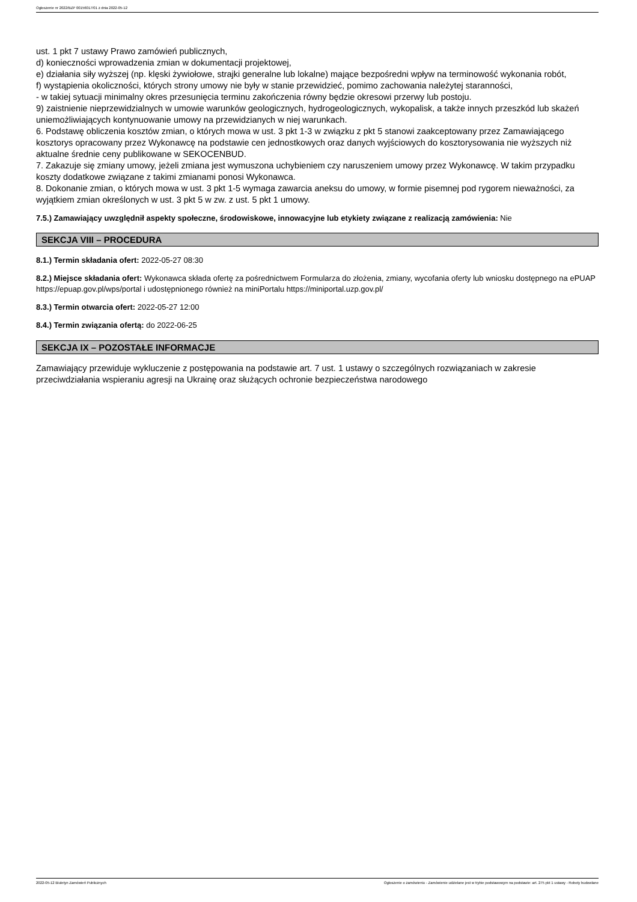Ogłoszenie nr 2022/BZP 00156017/01 z dnia 2022-05-12
ust. 1 pkt 7 ustawy Prawo zamówień publicznych,
d) konieczności wprowadzenia zmian w dokumentacji projektowej,
e) działania siły wyższej (np. klęski żywiołowe, strajki generalne lub lokalne) mające bezpośredni wpływ na terminowość wykonania robót,
f) wystąpienia okoliczności, których strony umowy nie były w stanie przewidzieć, pomimo zachowania należytej staranności,
- w takiej sytuacji minimalny okres przesunięcia terminu zakończenia równy będzie okresowi przerwy lub postoju.
9) zaistnienie nieprzewidzialnych w umowie warunków geologicznych, hydrogeologicznych, wykopalisk, a także innych przeszkód lub skażeń uniemożliwiających kontynuowanie umowy na przewidzianych w niej warunkach.
6. Podstawę obliczenia kosztów zmian, o których mowa w ust. 3 pkt 1-3 w związku z pkt 5 stanowi zaakceptowany przez Zamawiającego kosztorys opracowany przez Wykonawcę na podstawie cen jednostkowych oraz danych wyjściowych do kosztorysowania nie wyższych niż aktualne średnie ceny publikowane w SEKOCENBUD.
7. Zakazuje się zmiany umowy, jeżeli zmiana jest wymuszona uchybieniem czy naruszeniem umowy przez Wykonawcę. W takim przypadku koszty dodatkowe związane z takimi zmianami ponosi Wykonawca.
8. Dokonanie zmian, o których mowa w ust. 3 pkt 1-5 wymaga zawarcia aneksu do umowy, w formie pisemnej pod rygorem nieważności, za wyjątkiem zmian określonych w ust. 3 pkt 5 w zw. z ust. 5 pkt 1 umowy.
7.5.) Zamawiający uwzględnił aspekty społeczne, środowiskowe, innowacyjne lub etykiety związane z realizacją zamówienia: Nie
SEKCJA VIII – PROCEDURA
8.1.) Termin składania ofert: 2022-05-27 08:30
8.2.) Miejsce składania ofert: Wykonawca składa ofertę za pośrednictwem Formularza do złożenia, zmiany, wycofania oferty lub wniosku dostępnego na ePUAP https://epuap.gov.pl/wps/portal i udostępnionego również na miniPortalu https://miniportal.uzp.gov.pl/
8.3.) Termin otwarcia ofert: 2022-05-27 12:00
8.4.) Termin związania ofertą: do 2022-06-25
SEKCJA IX – POZOSTAŁE INFORMACJE
Zamawiający przewiduje wykluczenie z postępowania na podstawie art. 7 ust. 1 ustawy o szczególnych rozwiązaniach w zakresie przeciwdziałania wspieraniu agresji na Ukrainę oraz służących ochronie bezpieczeństwa narodowego
2022-05-12 Biuletyn Zamówień Publicznych Ogłoszenie o zamówieniu - Zamówienie udzielane jest w trybie podstawowym na podstawie: art. 275 pkt 1 ustawy - Roboty budowlane